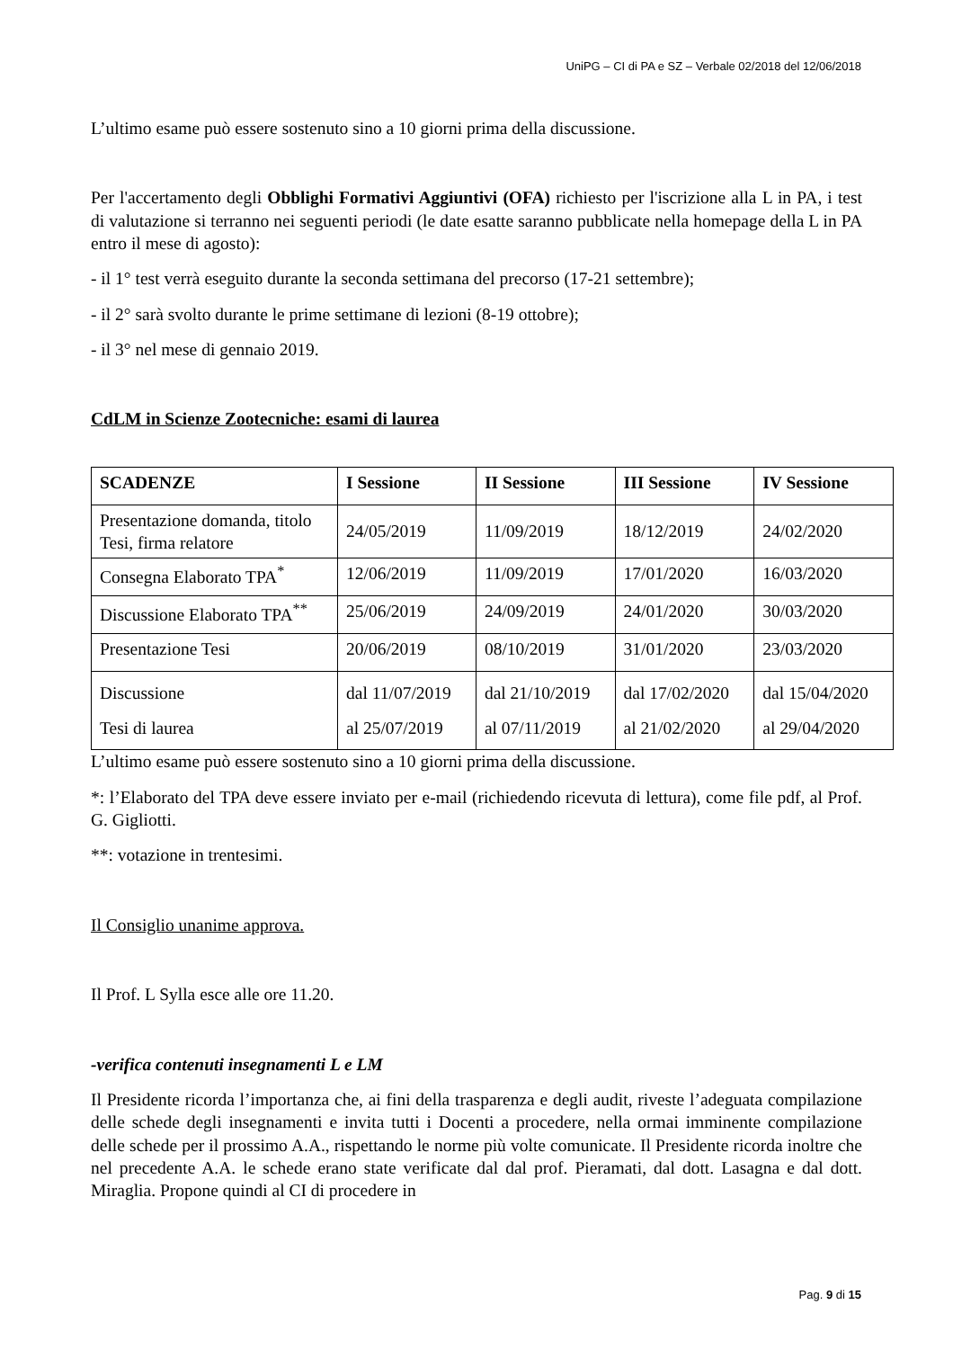UniPG – CI di PA e SZ – Verbale 02/2018 del 12/06/2018
L’ultimo esame può essere sostenuto sino a 10 giorni prima della discussione.
Per l'accertamento degli Obblighi Formativi Aggiuntivi (OFA) richiesto per l'iscrizione alla L in PA, i test di valutazione si terranno nei seguenti periodi (le date esatte saranno pubblicate nella homepage della L in PA entro il mese di agosto):
- il 1° test verrà eseguito durante la seconda settimana del precorso (17-21 settembre);
- il 2° sarà svolto durante le prime settimane di lezioni (8-19 ottobre);
- il 3° nel mese di gennaio 2019.
CdLM in Scienze Zootecniche: esami di laurea
| SCADENZE | I Sessione | II Sessione | III Sessione | IV Sessione |
| --- | --- | --- | --- | --- |
| Presentazione domanda, titolo Tesi, firma relatore | 24/05/2019 | 11/09/2019 | 18/12/2019 | 24/02/2020 |
| Consegna Elaborato TPA<sup>*</sup> | 12/06/2019 | 11/09/2019 | 17/01/2020 | 16/03/2020 |
| Discussione Elaborato TPA<sup>**</sup> | 25/06/2019 | 24/09/2019 | 24/01/2020 | 30/03/2020 |
| Presentazione Tesi | 20/06/2019 | 08/10/2019 | 31/01/2020 | 23/03/2020 |
| Discussione Tesi di laurea | dal 11/07/2019 al 25/07/2019 | dal 21/10/2019 al 07/11/2019 | dal 17/02/2020 al 21/02/2020 | dal 15/04/2020 al 29/04/2020 |
L’ultimo esame può essere sostenuto sino a 10 giorni prima della discussione.
*: l’Elaborato del TPA deve essere inviato per e-mail (richiedendo ricevuta di lettura), come file pdf, al Prof. G. Gigliotti.
**: votazione in trentesimi.
Il Consiglio unanime approva.
Il Prof. L Sylla esce alle ore 11.20.
-verifica contenuti insegnamenti L e LM
Il Presidente ricorda l’importanza che, ai fini della trasparenza e degli audit, riveste l’adeguata compilazione delle schede degli insegnamenti e invita tutti i Docenti a procedere, nella ormai imminente compilazione delle schede per il prossimo A.A., rispettando le norme più volte comunicate. Il Presidente ricorda inoltre che nel precedente A.A. le schede erano state verificate dal dal prof. Pieramati, dal dott. Lasagna e dal dott. Miraglia. Propone quindi al CI di procedere in
Pag. 9 di 15